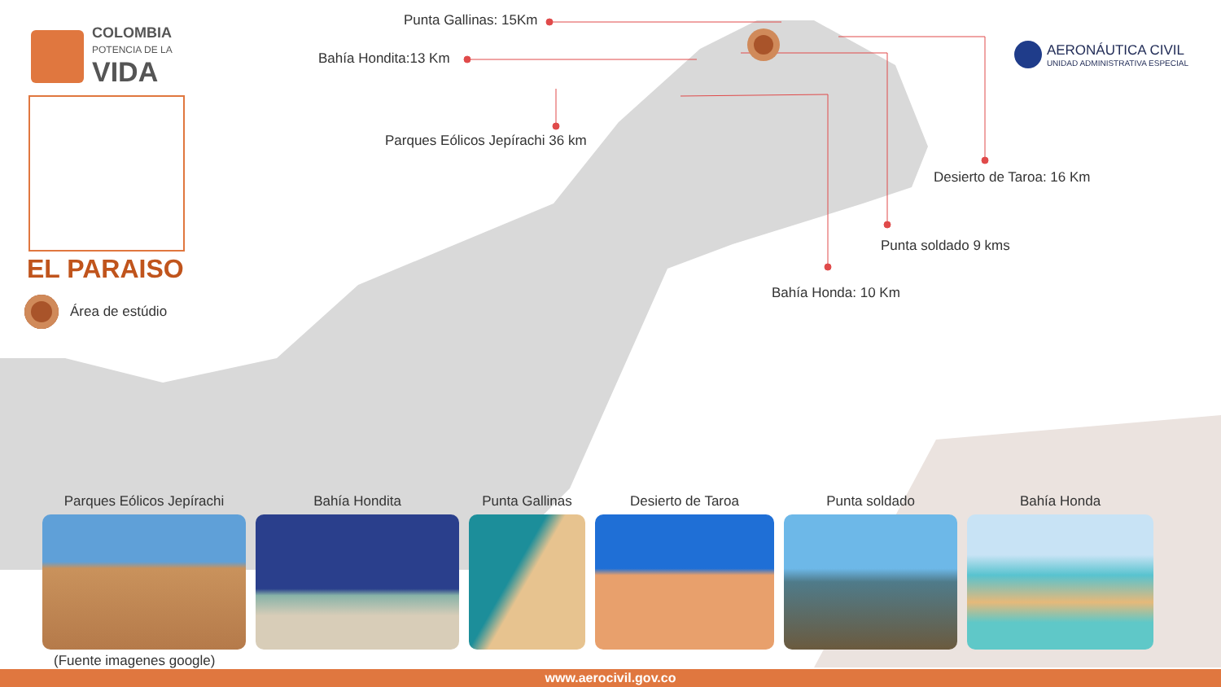COLOMBIA
POTENCIA DE LA
VIDA
EL PARAISO
Área de estúdio
Punta Gallinas: 15Km
Bahía Hondita:13 Km
Parques Eólicos Jepírachi 36 km
Desierto de Taroa: 16 Km
Punta soldado 9 kms
Bahía Honda: 10 Km
AERONÁUTICA CIVIL
UNIDAD ADMINISTRATIVA ESPECIAL
Parques Eólicos Jepírachi
Bahía Hondita
Punta Gallinas
Desierto de Taroa
Punta soldado
Bahía Honda
(Fuente imagenes google)
www.aerocivil.gov.co